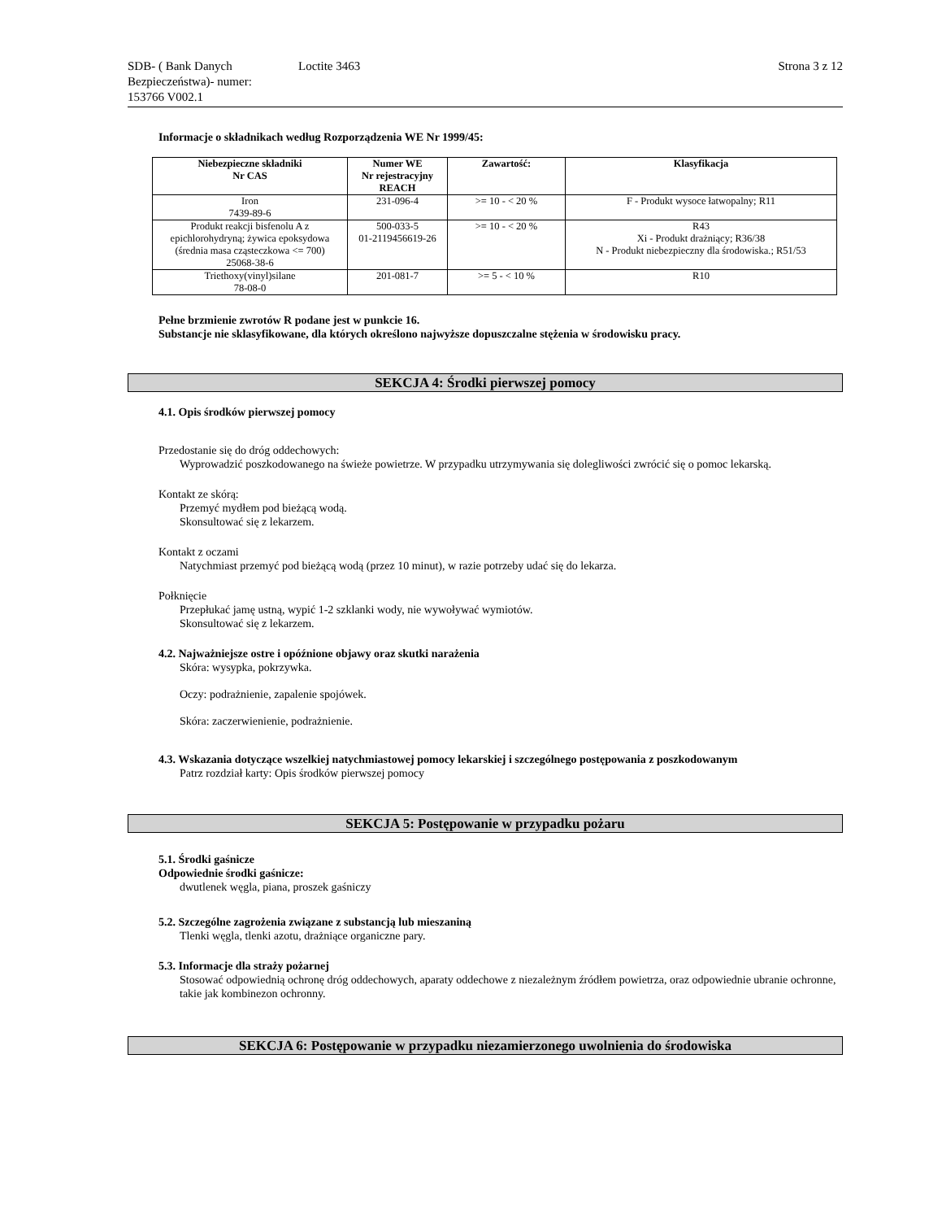SDB- ( Bank Danych Bezpieczeństwa)- numer:
153766 V002.1
Loctite 3463 Strona 3 z 12
Informacje o składnikach według Rozporządzenia WE Nr 1999/45:
| Niebezpieczne składniki Nr CAS | Numer WE Nr rejestracyjny REACH | Zawartość: | Klasyfikacja |
| --- | --- | --- | --- |
| Iron 7439-89-6 | 231-096-4 | >= 10 - < 20 % | F - Produkt wysoce łatwopalny; R11 |
| Produkt reakcji bisfenolu A z epichlorohydryną; żywica epoksydowa (średnia masa cząsteczkowa <= 700) 25068-38-6 | 500-033-5 01-2119456619-26 | >= 10 - < 20 % | R43 Xi - Produkt drażniący; R36/38 N - Produkt niebezpieczny dla środowiska.; R51/53 |
| Triethoxy(vinyl)silane 78-08-0 | 201-081-7 | >= 5 - < 10 % | R10 |
Pełne brzmienie zwrotów R podane jest w punkcie 16.
Substancje nie sklasyfikowane, dla których określono najwyższe dopuszczalne stężenia w środowisku pracy.
SEKCJA 4: Środki pierwszej pomocy
4.1. Opis środków pierwszej pomocy
Przedostanie się do dróg oddechowych:
Wyprowadzić poszkodowanego na świeże powietrze. W przypadku utrzymywania się dolegliwości zwrócić się o pomoc lekarską.
Kontakt ze skórą:
Przemyć mydłem pod bieżącą wodą.
Skonsultować się z lekarzem.
Kontakt z oczami
Natychmiast przemyć pod bieżącą wodą (przez 10 minut), w razie potrzeby udać się do lekarza.
Połknięcie
Przepłukać jamę ustną, wypić 1-2 szklanki wody, nie wywoływać wymiotów.
Skonsultować się z lekarzem.
4.2. Najważniejsze ostre i opóźnione objawy oraz skutki narażenia
Skóra: wysypka, pokrzywka.
Oczy: podrażnienie, zapalenie spojówek.
Skóra: zaczerwienienie, podrażnienie.
4.3. Wskazania dotyczące wszelkiej natychmiastowej pomocy lekarskiej i szczególnego postępowania z poszkodowanym
Patrz rozdział karty: Opis środków pierwszej pomocy
SEKCJA 5: Postępowanie w przypadku pożaru
5.1. Środki gaśnicze
Odpowiednie środki gaśnicze:
dwutlenek węgla, piana, proszek gaśniczy
5.2. Szczególne zagrożenia związane z substancją lub mieszaniną
Tlenki węgla, tlenki azotu, drażniące organiczne pary.
5.3. Informacje dla straży pożarnej
Stosować odpowiednią ochronę dróg oddechowych, aparaty oddechowe z niezależnym źródłem powietrza, oraz odpowiednie ubranie ochronne, takie jak kombinezon ochronny.
SEKCJA 6: Postępowanie w przypadku niezamierzonego uwolnienia do środowiska